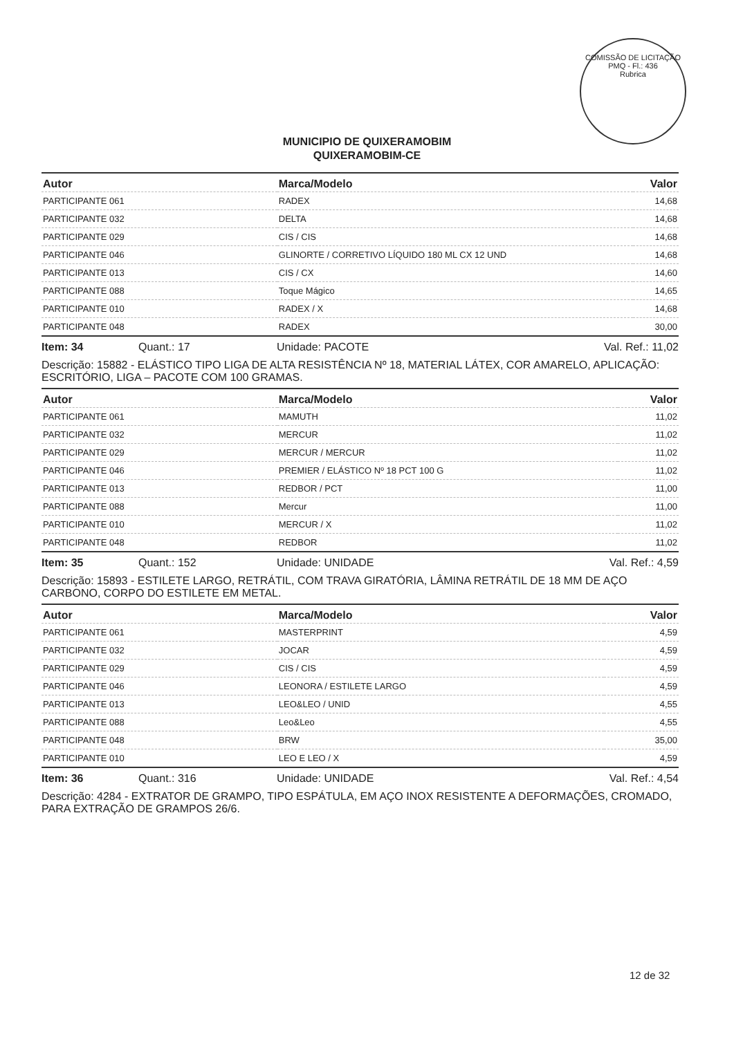COMISSÃO DE LICITAÇÃO
PMQ - Fl.: 436
Rubrica
MUNICIPIO DE QUIXERAMOBIM
QUIXERAMOBIM-CE
| Autor | Marca/Modelo | Valor |
| --- | --- | --- |
| PARTICIPANTE 061 | RADEX | 14,68 |
| PARTICIPANTE 032 | DELTA | 14,68 |
| PARTICIPANTE 029 | CIS / CIS | 14,68 |
| PARTICIPANTE 046 | GLINORTE / CORRETIVO LÍQUIDO 180 ML CX 12 UND | 14,68 |
| PARTICIPANTE 013 | CIS / CX | 14,60 |
| PARTICIPANTE 088 | Toque Mágico | 14,65 |
| PARTICIPANTE 010 | RADEX / X | 14,68 |
| PARTICIPANTE 048 | RADEX | 30,00 |
Item: 34 Quant.: 17 Unidade: PACOTE Val. Ref.: 11,02
Descrição: 15882 - ELÁSTICO TIPO LIGA DE ALTA RESISTÊNCIA Nº 18, MATERIAL LÁTEX, COR AMARELO, APLICAÇÃO: ESCRITÓRIO, LIGA – PACOTE COM 100 GRAMAS.
| Autor | Marca/Modelo | Valor |
| --- | --- | --- |
| PARTICIPANTE 061 | MAMUTH | 11,02 |
| PARTICIPANTE 032 | MERCUR | 11,02 |
| PARTICIPANTE 029 | MERCUR / MERCUR | 11,02 |
| PARTICIPANTE 046 | PREMIER / ELÁSTICO Nº 18 PCT 100 G | 11,02 |
| PARTICIPANTE 013 | REDBOR / PCT | 11,00 |
| PARTICIPANTE 088 | Mercur | 11,00 |
| PARTICIPANTE 010 | MERCUR / X | 11,02 |
| PARTICIPANTE 048 | REDBOR | 11,02 |
Item: 35 Quant.: 152 Unidade: UNIDADE Val. Ref.: 4,59
Descrição: 15893 - ESTILETE LARGO, RETRÁTIL, COM TRAVA GIRATÓRIA, LÂMINA RETRÁTIL DE 18 MM DE AÇO CARBONO, CORPO DO ESTILETE EM METAL.
| Autor | Marca/Modelo | Valor |
| --- | --- | --- |
| PARTICIPANTE 061 | MASTERPRINT | 4,59 |
| PARTICIPANTE 032 | JOCAR | 4,59 |
| PARTICIPANTE 029 | CIS / CIS | 4,59 |
| PARTICIPANTE 046 | LEONORA / ESTILETE LARGO | 4,59 |
| PARTICIPANTE 013 | LEO&LEO / UNID | 4,55 |
| PARTICIPANTE 088 | Leo&Leo | 4,55 |
| PARTICIPANTE 048 | BRW | 35,00 |
| PARTICIPANTE 010 | LEO E LEO / X | 4,59 |
Item: 36 Quant.: 316 Unidade: UNIDADE Val. Ref.: 4,54
Descrição: 4284 - EXTRATOR DE GRAMPO, TIPO ESPÁTULA, EM AÇO INOX RESISTENTE A DEFORMAÇÕES, CROMADO, PARA EXTRAÇÃO DE GRAMPOS 26/6.
12 de 32